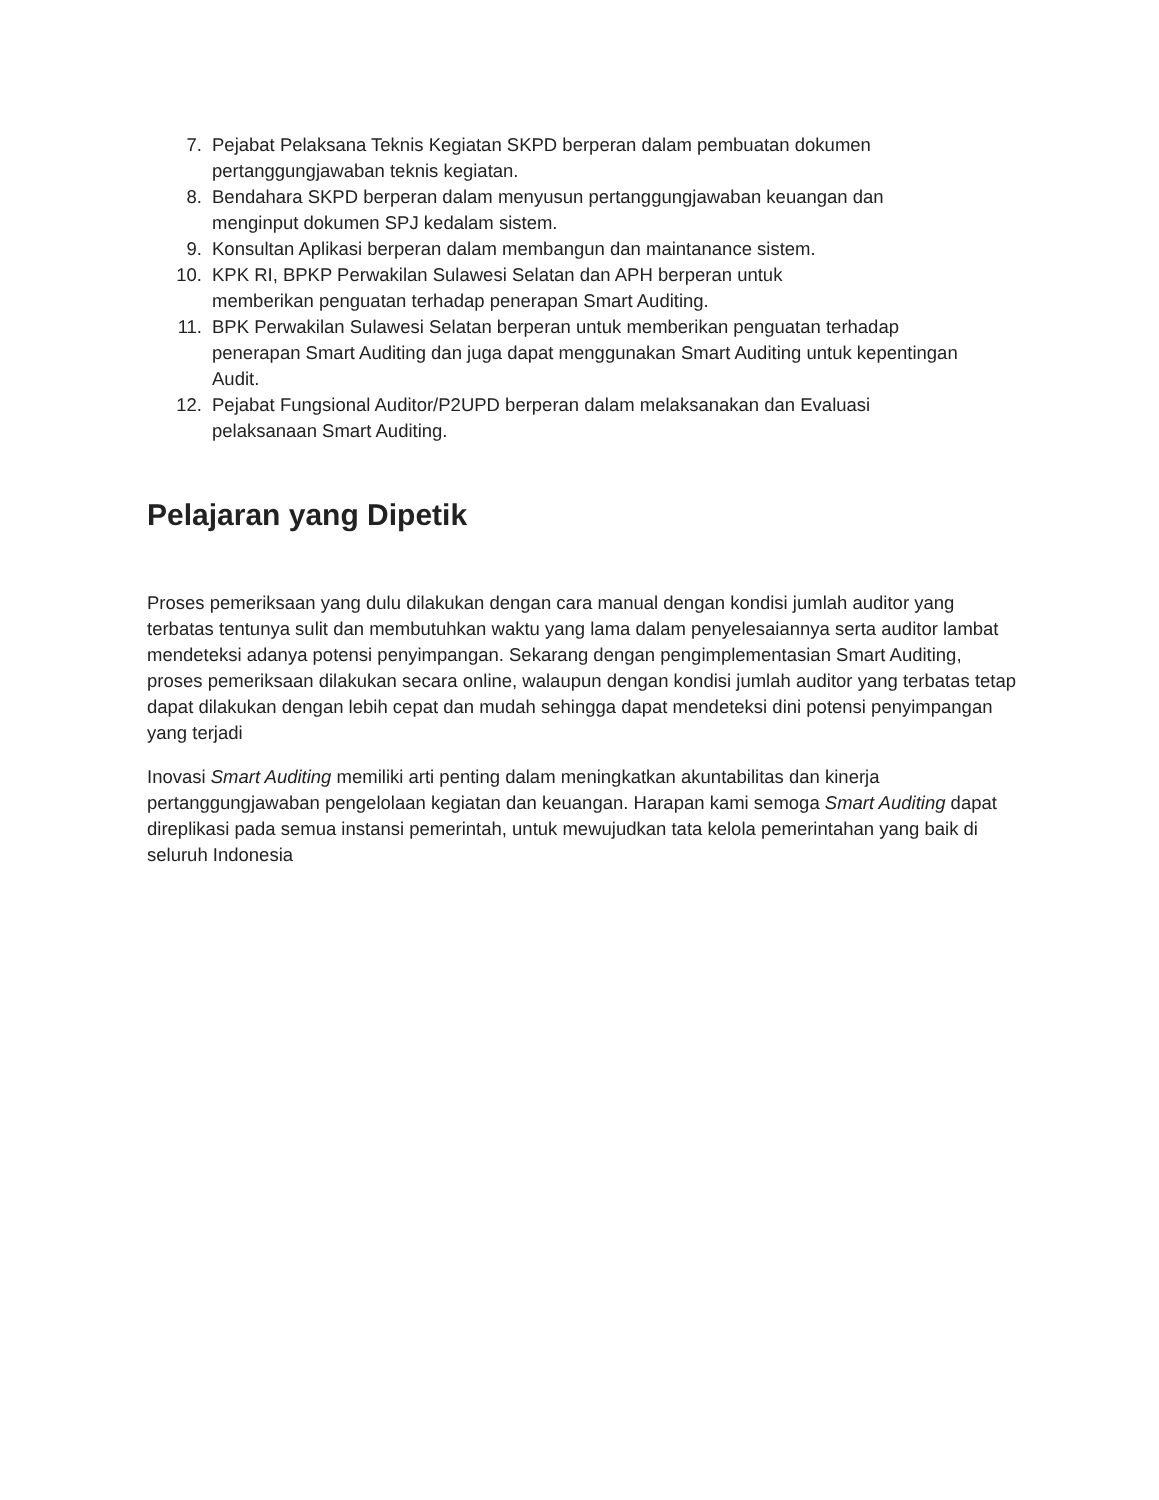7. Pejabat Pelaksana Teknis Kegiatan SKPD berperan dalam pembuatan dokumen pertanggungjawaban teknis kegiatan.
8. Bendahara SKPD berperan dalam menyusun pertanggungjawaban keuangan dan menginput dokumen SPJ kedalam sistem.
9. Konsultan Aplikasi berperan dalam membangun dan maintanance sistem.
10. KPK RI, BPKP Perwakilan Sulawesi Selatan dan APH berperan untuk
memberikan penguatan terhadap penerapan Smart Auditing.
11. BPK Perwakilan Sulawesi Selatan berperan untuk memberikan penguatan terhadap penerapan Smart Auditing dan juga dapat menggunakan Smart Auditing untuk kepentingan Audit.
12. Pejabat Fungsional Auditor/P2UPD berperan dalam melaksanakan dan Evaluasi pelaksanaan Smart Auditing.
Pelajaran yang Dipetik
Proses pemeriksaan yang dulu dilakukan dengan cara manual dengan kondisi jumlah auditor yang terbatas tentunya sulit dan membutuhkan waktu yang lama dalam penyelesaiannya serta auditor lambat mendeteksi adanya potensi penyimpangan. Sekarang dengan pengimplementasian Smart Auditing, proses pemeriksaan dilakukan secara online, walaupun dengan kondisi jumlah auditor yang terbatas tetap dapat dilakukan dengan lebih cepat dan mudah sehingga dapat mendeteksi dini potensi penyimpangan yang terjadi
Inovasi Smart Auditing memiliki arti penting dalam meningkatkan akuntabilitas dan kinerja pertanggungjawaban pengelolaan kegiatan dan keuangan. Harapan kami semoga Smart Auditing dapat direplikasi pada semua instansi pemerintah, untuk mewujudkan tata kelola pemerintahan yang baik di seluruh Indonesia